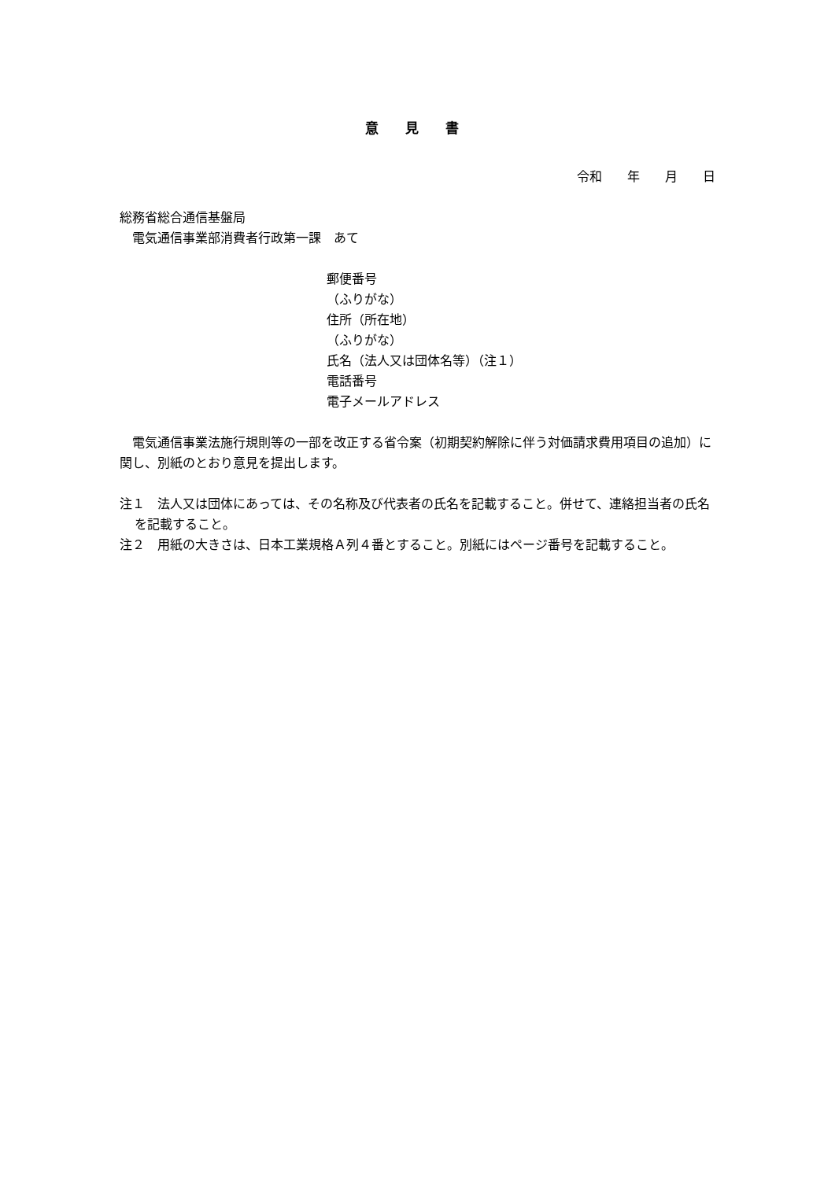意 見 書
令和　　年　　月　　日
総務省総合通信基盤局
　電気通信事業部消費者行政第一課　あて
郵便番号
（ふりがな）
住所（所在地）
（ふりがな）
氏名（法人又は団体名等）（注１）
電話番号
電子メールアドレス
電気通信事業法施行規則等の一部を改正する省令案（初期契約解除に伴う対価請求費用項目の追加）に関し、別紙のとおり意見を提出します。
注１　法人又は団体にあっては、その名称及び代表者の氏名を記載すること。併せて、連絡担当者の氏名を記載すること。
注２　用紙の大きさは、日本工業規格Ａ列４番とすること。別紙にはページ番号を記載すること。